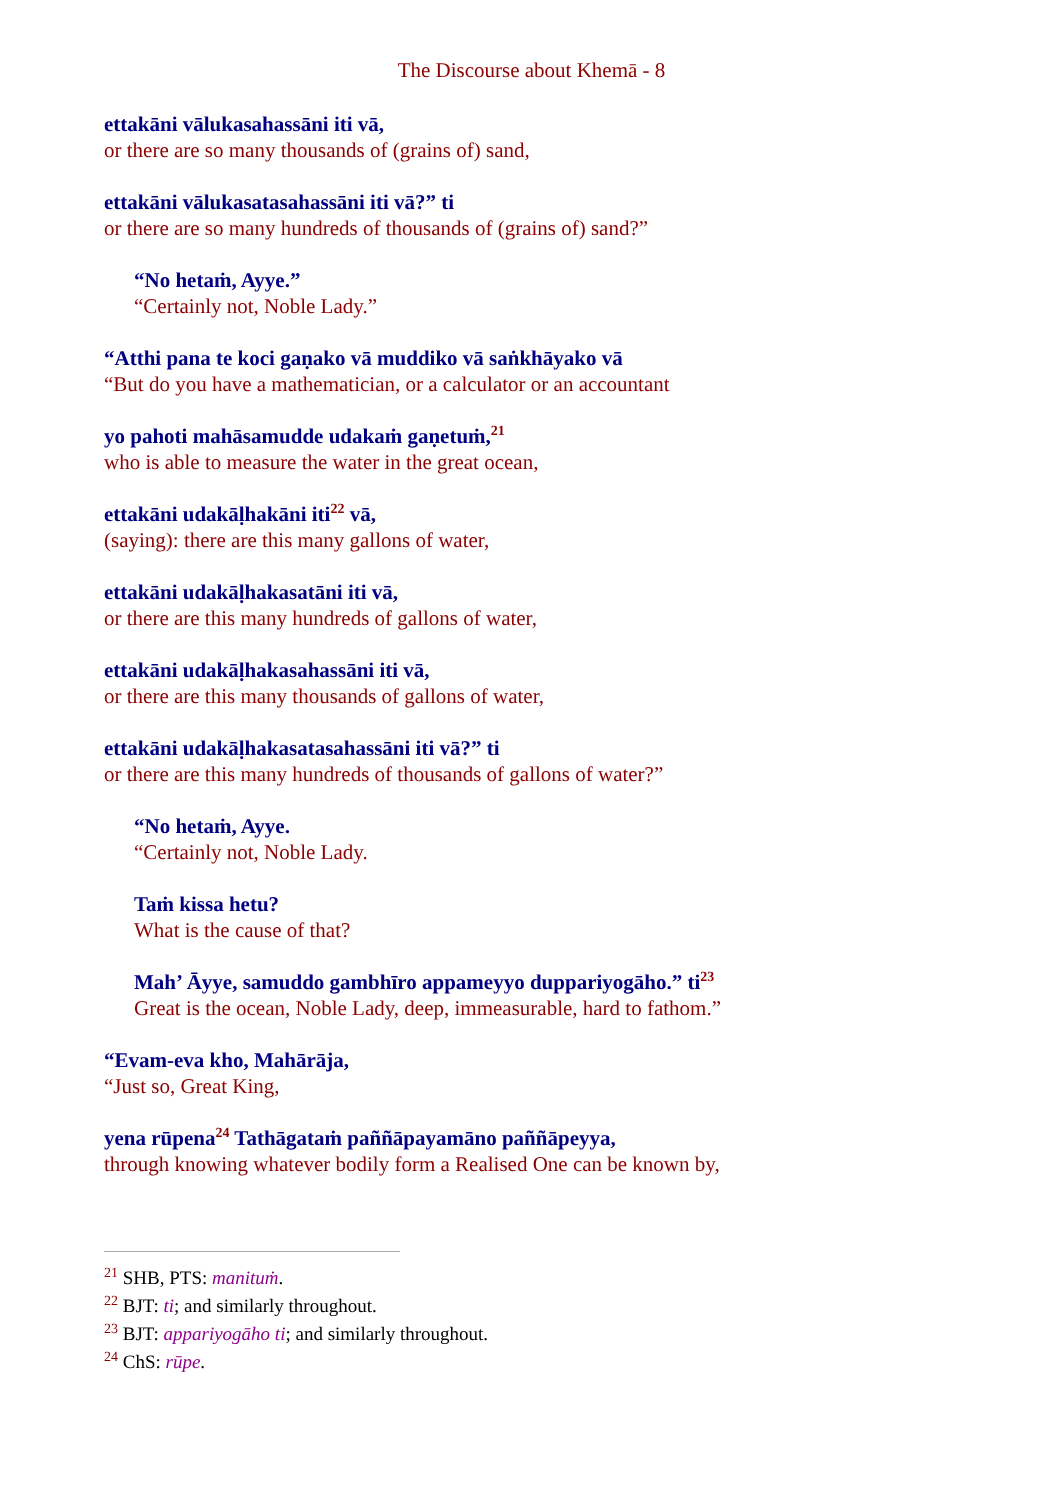The Discourse about Khemā - 8
ettakāni vālukasahassāni iti vā,
or there are so many thousands of (grains of) sand,
ettakāni vālukasatasahassāni iti vā?” ti
or there are so many hundreds of thousands of (grains of) sand?”
“No hetaṁ, Ayye.”
“Certainly not, Noble Lady.”
“Atthi pana te koci gaṇako vā muddiko vā saṅkhāyako vā
“But do you have a mathematician, or a calculator or an accountant
yo pahoti mahāsamudde udakaṁ gaṇetuṁ,<sup>21</sup>
who is able to measure the water in the great ocean,
ettakāni udakāḷhakāni iti<sup>22</sup> vā,
(saying): there are this many gallons of water,
ettakāni udakāḷhakasatāni iti vā,
or there are this many hundreds of gallons of water,
ettakāni udakāḷhakasahassāni iti vā,
or there are this many thousands of gallons of water,
ettakāni udakāḷhakasatasahassāni iti vā?” ti
or there are this many hundreds of thousands of gallons of water?”
“No hetaṁ, Ayye.
“Certainly not, Noble Lady.
Taṁ kissa hetu?
What is the cause of that?
Mah’ Āyye, samuddo gambhīro appameyyo duppariyogāho.” ti<sup>23</sup>
Great is the ocean, Noble Lady, deep, immeasurable, hard to fathom.”
“Evam-eva kho, Mahārāja,
“Just so, Great King,
yena rūpena<sup>24</sup> Tathāgataṁ paññāpayamāno paññāpeyya,
through knowing whatever bodily form a Realised One can be known by,
<sup>21</sup> SHB, PTS: manituṁ.
<sup>22</sup> BJT: ti; and similarly throughout.
<sup>23</sup> BJT: appariyogāho ti; and similarly throughout.
<sup>24</sup> ChS: rūpe.